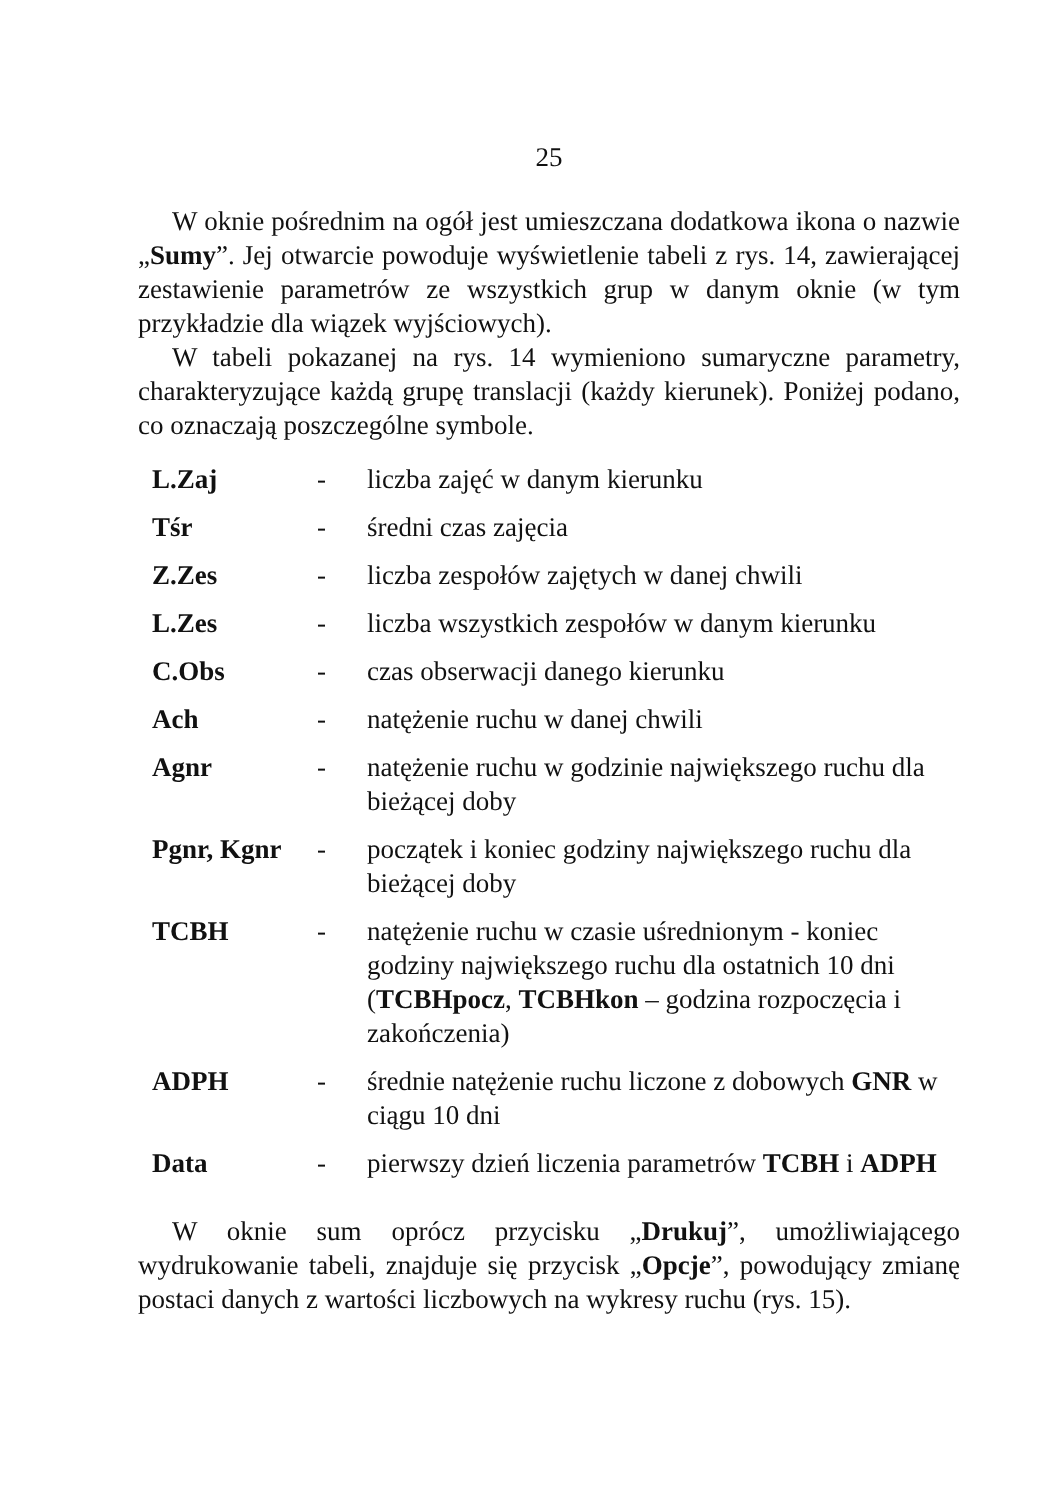25
W oknie pośrednim na ogół jest umieszczana dodatkowa ikona o nazwie „Sumy”. Jej otwarcie powoduje wyświetlenie tabeli z rys. 14, zawierającej zestawienie parametrów ze wszystkich grup w danym oknie (w tym przykładzie dla wiązek wyjściowych).
W tabeli pokazanej na rys. 14 wymieniono sumaryczne parametry, charakteryzujące każdą grupę translacji (każdy kierunek). Poniżej podano, co oznaczają poszczególne symbole.
| L.Zaj | - | liczba zajęć w danym kierunku |
| Tśr | - | średni czas zajęcia |
| Z.Zes | - | liczba zespołów zajętych w danej chwili |
| L.Zes | - | liczba wszystkich zespołów w danym kierunku |
| C.Obs | - | czas obserwacji danego kierunku |
| Ach | - | natężenie ruchu w danej chwili |
| Agnr | - | natężenie ruchu w godzinie największego ruchu dla bieżącej doby |
| Pgnr, Kgnr | - | początek i koniec godziny największego ruchu dla bieżącej doby |
| TCBH | - | natężenie ruchu w czasie uśrednionym - koniec godziny największego ruchu dla ostatnich 10 dni ( TCBHpocz , TCBHkon – godzina rozpoczęcia i zakończenia) |
| ADPH | - | średnie natężenie ruchu liczone z dobowych GNR w ciągu 10 dni |
| Data | - | pierwszy dzień liczenia parametrów TCBH i ADPH |
W oknie sum oprócz przycisku „Drukuj”, umożliwiającego wydrukowanie tabeli, znajduje się przycisk „Opcje”, powodujący zmianę postaci danych z wartości liczbowych na wykresy ruchu (rys. 15).